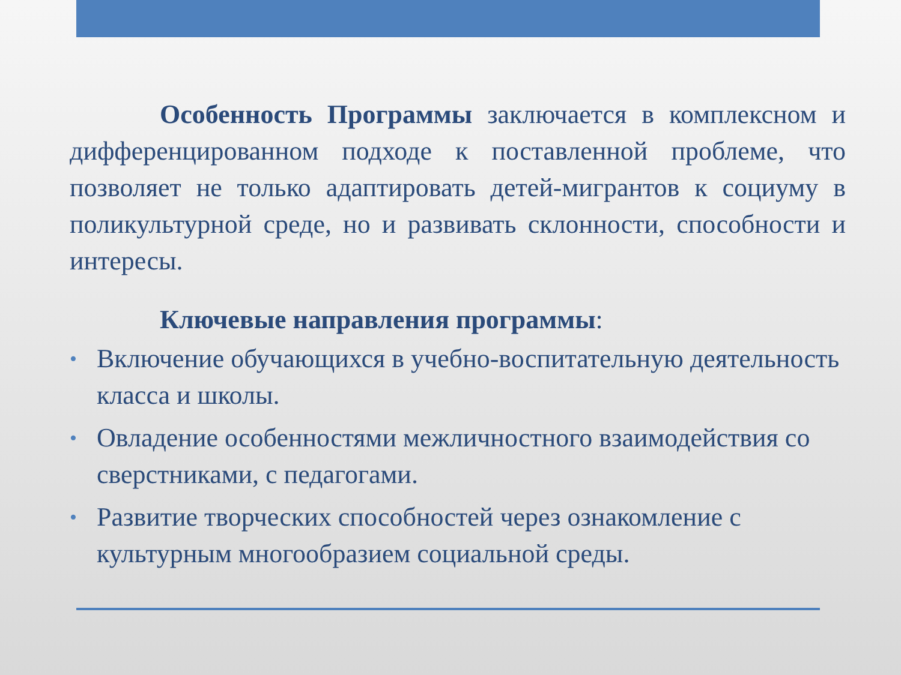Особенность Программы заключается в комплексном и дифференцированном подходе к поставленной проблеме, что позволяет не только адаптировать детей-мигрантов к социуму в поликультурной среде, но и развивать склонности, способности и интересы.
Ключевые направления программы:
• Включение обучающихся в учебно-воспитательную деятельность класса и школы.
• Овладение особенностями межличностного взаимодействия со сверстниками, с педагогами.
• Развитие творческих способностей через ознакомление с культурным многообразием социальной среды.